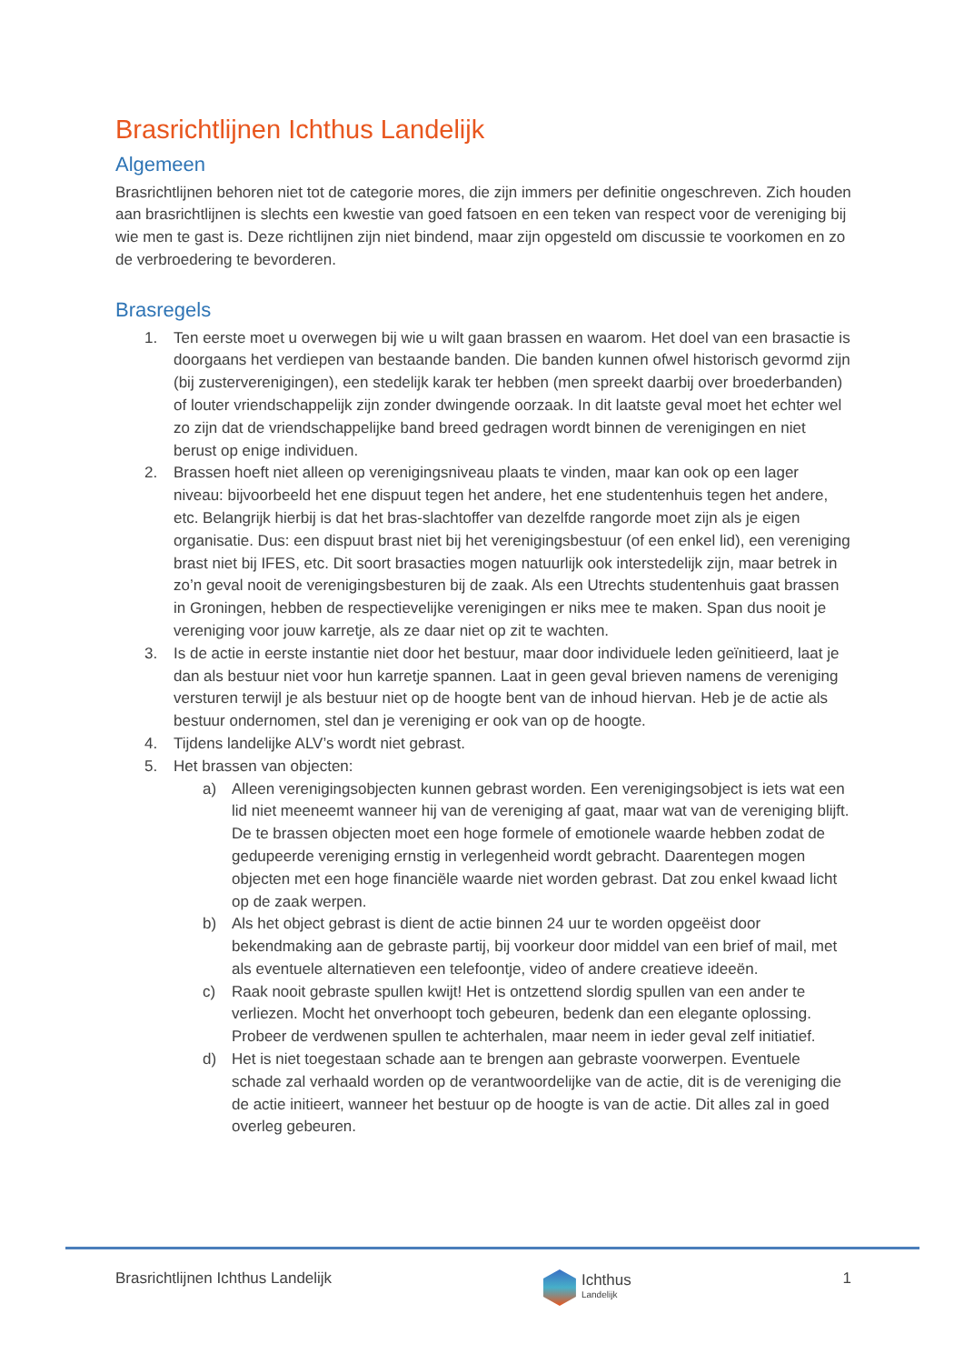Brasrichtlijnen Ichthus Landelijk
Algemeen
Brasrichtlijnen behoren niet tot de categorie mores, die zijn immers per definitie ongeschreven. Zich houden aan brasrichtlijnen is slechts een kwestie van goed fatsoen en een teken van respect voor de vereniging bij wie men te gast is. Deze richtlijnen zijn niet bindend, maar zijn opgesteld om discussie te voorkomen en zo de verbroedering te bevorderen.
Brasregels
1. Ten eerste moet u overwegen bij wie u wilt gaan brassen en waarom. Het doel van een brasactie is doorgaans het verdiepen van bestaande banden. Die banden kunnen ofwel historisch gevormd zijn (bij zusterverenigingen), een stedelijk karak ter hebben (men spreekt daarbij over broederbanden) of louter vriendschappelijk zijn zonder dwingende oorzaak. In dit laatste geval moet het echter wel zo zijn dat de vriendschappelijke band breed gedragen wordt binnen de verenigingen en niet berust op enige individuen.
2. Brassen hoeft niet alleen op verenigingsniveau plaats te vinden, maar kan ook op een lager niveau: bijvoorbeeld het ene dispuut tegen het andere, het ene studentenhuis tegen het andere, etc. Belangrijk hierbij is dat het bras-slachtoffer van dezelfde rangorde moet zijn als je eigen organisatie. Dus: een dispuut brast niet bij het verenigingsbestuur (of een enkel lid), een vereniging brast niet bij IFES, etc. Dit soort brasacties mogen natuurlijk ook interstedelijk zijn, maar betrek in zo’n geval nooit de verenigingsbesturen bij de zaak. Als een Utrechts studentenhuis gaat brassen in Groningen, hebben de respectievelijke verenigingen er niks mee te maken. Span dus nooit je vereniging voor jouw karretje, als ze daar niet op zit te wachten.
3. Is de actie in eerste instantie niet door het bestuur, maar door individuele leden geïnitieerd, laat je dan als bestuur niet voor hun karretje spannen. Laat in geen geval brieven namens de vereniging versturen terwijl je als bestuur niet op de hoogte bent van de inhoud hiervan. Heb je de actie als bestuur ondernomen, stel dan je vereniging er ook van op de hoogte.
4. Tijdens landelijke ALV’s wordt niet gebrast.
5. Het brassen van objecten:
a) Alleen verenigingsobjecten kunnen gebrast worden. Een verenigingsobject is iets wat een lid niet meeneemt wanneer hij van de vereniging af gaat, maar wat van de vereniging blijft. De te brassen objecten moet een hoge formele of emotionele waarde hebben zodat de gedupeerde vereniging ernstig in verlegenheid wordt gebracht. Daarentegen mogen objecten met een hoge financiële waarde niet worden gebrast. Dat zou enkel kwaad licht op de zaak werpen.
b) Als het object gebrast is dient de actie binnen 24 uur te worden opgeëist door bekendmaking aan de gebraste partij, bij voorkeur door middel van een brief of mail, met als eventuele alternatieven een telefoontje, video of andere creatieve ideeën.
c) Raak nooit gebraste spullen kwijt! Het is ontzettend slordig spullen van een ander te verliezen. Mocht het onverhoopt toch gebeuren, bedenk dan een elegante oplossing. Probeer de verdwenen spullen te achterhalen, maar neem in ieder geval zelf initiatief.
d) Het is niet toegestaan schade aan te brengen aan gebraste voorwerpen. Eventuele schade zal verhaald worden op de verantwoordelijke van de actie, dit is de vereniging die de actie initieert, wanneer het bestuur op de hoogte is van de actie. Dit alles zal in goed overleg gebeuren.
Brasrichtlijnen Ichthus Landelijk Ichthus
Landelijk 1